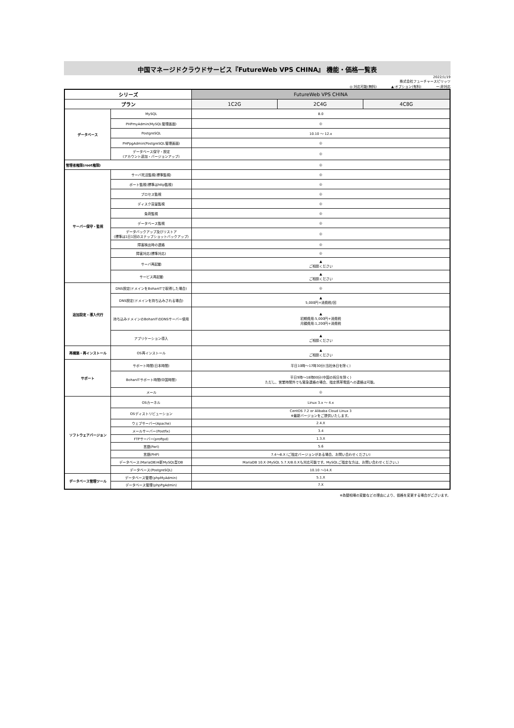中国マネージドクラウドサービス『FutureWeb VPS CHINA』 機能・価格一覧表
2022/1/19
株式会社フューチャースピリッツ
◎:対応可能(無料) ▲:オプション(有料) ー:非対応
| シリーズ | | FutureWeb VPS CHINA | | |
| --- | --- | --- | --- | --- |
| プラン | | 1C2G | 2C4G | 4C8G |
| データベース | MySQL | 8.0 | | |
| | PHPmyAdmin(MySQL管理画面) | ◎ | | |
| | PostgreSQL | 10.10 ～ 12.x | | |
| | PHPpgAdmin(PostgreSQL管理画面) | ◎ | | |
| | データベース保守・設定 (アカウント追加・バージョンアップ) | ◎ | | |
| 管理者権限(root権限) | | ◎ | | |
| サーバー保守・監視 | サーバ死活監視(標準監視) | ◎ | | |
| | ポート監視(標準はhttp監視) | ◎ | | |
| | プロセス監視 | ◎ | | |
| | ディスク容量監視 | ◎ | | |
| | 負荷監視 | ◎ | | |
| | データベース監視 | ◎ | | |
| | データバックアップ及びリストア (標準は1日1回のスナップショットバックアップ) | ◎ | | |
| | 障害検出時の連絡 | ◎ | | |
| | 障害対応(標準対応) | ◎ | | |
| | サーバ再起動 | ▲ ご相談ください | | |
| | サービス再起動 | ▲ ご相談ください | | |
| 追加設定・導入代行 | DNS設定(ドメインをBohanITで取得した場合) | ◎ | | |
| | DNS設定(ドメインを持ち込みされる場合) | ▲ 5,000円+消費税/回 | | |
| | 持ち込みドメインのBohanITのDNSサーバー使用 | ▲ 初期費用:5,000円+消費税 月額費用:1,200円+消費税 | | |
| | アプリケーション導入 | ▲ ご相談ください | | |
| 再構築・再インストール | OS再インストール | ▲ ご相談ください | | |
| サポート | サポート時間(日本時間) | 平日10時～17時30分(当社休日を除く) | | |
| | BohanITサポート時間(中国時間) | 平日9時～18時00分(中国の祝日を除く) ただし、営業時間外でも緊急連絡の場合、指定携帯電話への連絡は可能。 | | |
| | メール | ◎ | | |
| ソフトウェアバージョン | OSカーネル | Linux 3.x ～ 4.x | | |
| | OSディストリビューション | CentOS 7.2 or Alibaba Cloud Linux 3 ※最新バージョンをご提供いたします。 | | |
| | ウェブサーバー(Apache) | 2.4.X | | |
| | メールサーバー(Postfix) | 3.4 | | |
| | FTPサーバー(proftpd) | 1.3.X | | |
| | 言語(Perl) | 5.6 | | |
| | 言語(PHP) | 7.4～8.X (ご指定バージョンがある場合、お問い合わせください) | | |
| | データベース(MariaDB)※新MySQL型DB | MariaDB 10.X (MySQL 5.7.X/8.0.Xも対応可能です。MySQLご指定な方は、お問い合わせください。) | | |
| | データベース(PostgreSQL) | 10.10 ～14.X | | |
| データベース管理ツール | データベース管理(phpMyAdmin) | 5.1.X | | |
| | データベース管理(phpPgAdmin) | 7.X | | |
※為替相場の変動などの理由により、価格を変更する場合がございます。